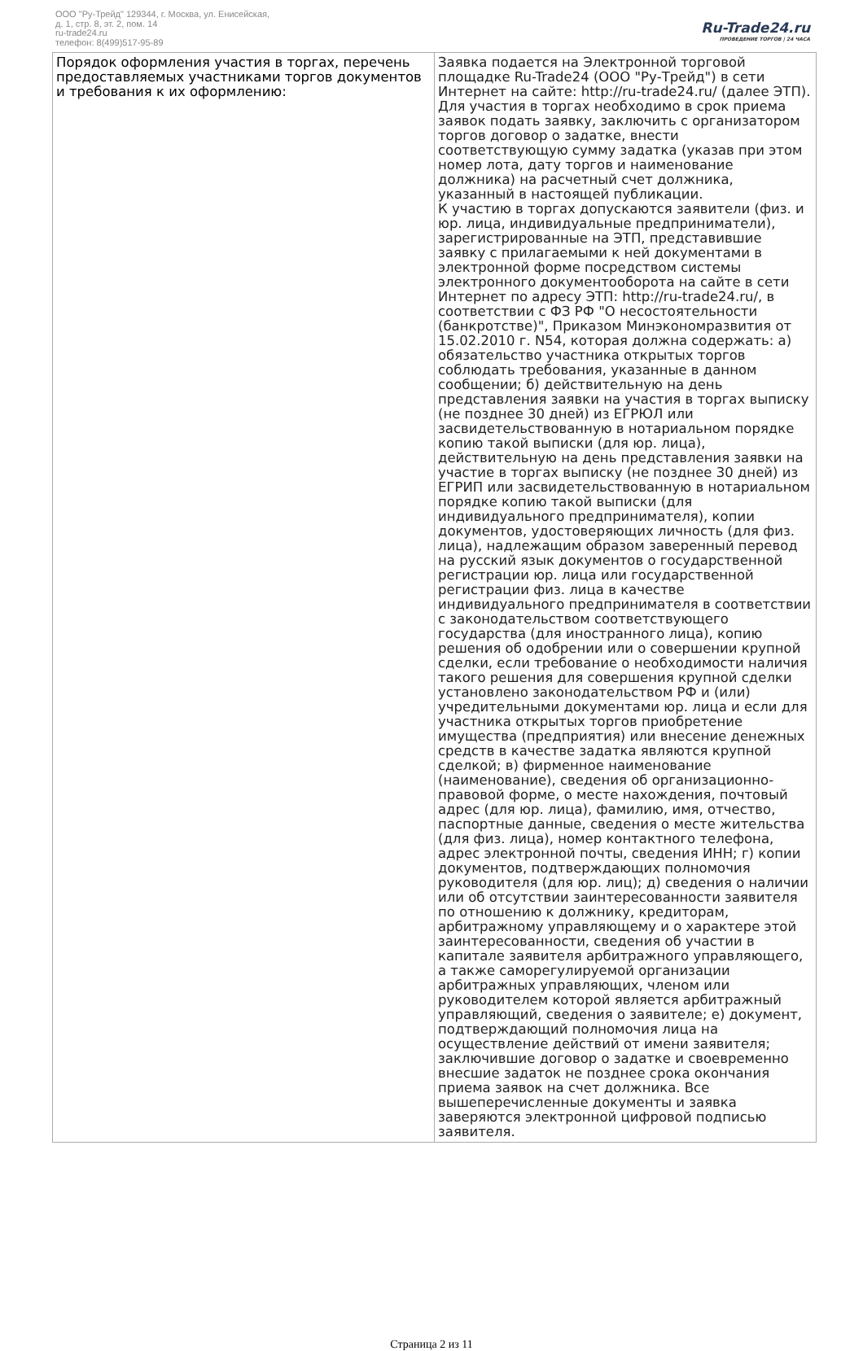ООО "Ру-Трейд" 129344, г. Москва, ул. Енисейская,
д. 1, стр. 8, эт. 2, пом. 14
ru-trade24.ru
телефон: 8(499)517-95-89
Ru-Trade24.ru
ПРОВЕДЕНИЕ ТОРГОВ | 24 ЧАСА
| Порядок оформления участия в торгах, перечень предоставляемых участниками торгов документов и требования к их оформлению: | Заявка подается на Электронной торговой площадке Ru-Trade24 (ООО "Ру-Трейд") в сети Интернет на сайте: http://ru-trade24.ru/ (далее ЭТП). Для участия в торгах необходимо в срок приема заявок подать заявку, заключить с организатором торгов договор о задатке, внести соответствующую сумму задатка (указав при этом номер лота, дату торгов и наименование должника) на расчетный счет должника, указанный в настоящей публикации. К участию в торгах допускаются заявители (физ. и юр. лица, индивидуальные предприниматели), зарегистрированные на ЭТП, представившие заявку с прилагаемыми к ней документами в электронной форме посредством системы электронного документооборота на сайте в сети Интернет по адресу ЭТП: http://ru-trade24.ru/, в соответствии с ФЗ РФ "О несостоятельности (банкротстве)", Приказом Минэкономразвития от 15.02.2010 г. N54, которая должна содержать: а) обязательство участника открытых торгов соблюдать требования, указанные в данном сообщении; б) действительную на день представления заявки на участия в торгах выписку (не позднее 30 дней) из ЕГРЮЛ или засвидетельствованную в нотариальном порядке копию такой выписки (для юр. лица), действительную на день представления заявки на участие в торгах выписку (не позднее 30 дней) из ЕГРИП или засвидетельствованную в нотариальном порядке копию такой выписки (для индивидуального предпринимателя), копии документов, удостоверяющих личность (для физ. лица), надлежащим образом заверенный перевод на русский язык документов о государственной регистрации юр. лица или государственной регистрации физ. лица в качестве индивидуального предпринимателя в соответствии с законодательством соответствующего государства (для иностранного лица), копию решения об одобрении или о совершении крупной сделки, если требование о необходимости наличия такого решения для совершения крупной сделки установлено законодательством РФ и (или) учредительными документами юр. лица и если для участника открытых торгов приобретение имущества (предприятия) или внесение денежных средств в качестве задатка являются крупной сделкой; в) фирменное наименование (наименование), сведения об организационно-правовой форме, о месте нахождения, почтовый адрес (для юр. лица), фамилию, имя, отчество, паспортные данные, сведения о месте жительства (для физ. лица), номер контактного телефона, адрес электронной почты, сведения ИНН; г) копии документов, подтверждающих полномочия руководителя (для юр. лиц); д) сведения о наличии или об отсутствии заинтересованности заявителя по отношению к должнику, кредиторам, арбитражному управляющему и о характере этой заинтересованности, сведения об участии в капитале заявителя арбитражного управляющего, а также саморегулируемой организации арбитражных управляющих, членом или руководителем которой является арбитражный управляющий, сведения о заявителе; е) документ, подтверждающий полномочия лица на осуществление действий от имени заявителя; заключившие договор о задатке и своевременно внесшие задаток не позднее срока окончания приема заявок на счет должника. Все вышеперечисленные документы и заявка заверяются электронной цифровой подписью заявителя. |
Страница 2 из 11